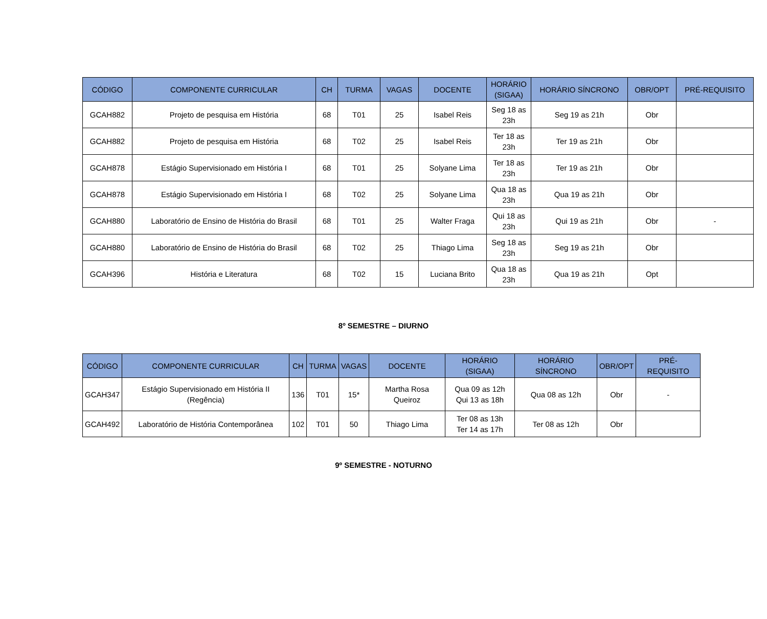| CÓDIGO | COMPONENTE CURRICULAR | CH | TURMA | VAGAS | DOCENTE | HORÁRIO (SIGAA) | HORÁRIO SÍNCRONO | OBR/OPT | PRÉ-REQUISITO |
| --- | --- | --- | --- | --- | --- | --- | --- | --- | --- |
| GCAH882 | Projeto de pesquisa em História | 68 | T01 | 25 | Isabel Reis | Seg 18 as 23h | Seg 19 as 21h | Obr | |
| GCAH882 | Projeto de pesquisa em História | 68 | T02 | 25 | Isabel Reis | Ter 18 as 23h | Ter 19 as 21h | Obr | |
| GCAH878 | Estágio Supervisionado em História I | 68 | T01 | 25 | Solyane Lima | Ter 18 as 23h | Ter 19 as 21h | Obr | |
| GCAH878 | Estágio Supervisionado em História I | 68 | T02 | 25 | Solyane Lima | Qua 18 as 23h | Qua 19 as 21h | Obr | |
| GCAH880 | Laboratório de Ensino de História do Brasil | 68 | T01 | 25 | Walter Fraga | Qui 18 as 23h | Qui 19 as 21h | Obr | - |
| GCAH880 | Laboratório de Ensino de História do Brasil | 68 | T02 | 25 | Thiago Lima | Seg 18 as 23h | Seg 19 as 21h | Obr | |
| GCAH396 | História e Literatura | 68 | T02 | 15 | Luciana Brito | Qua 18 as 23h | Qua 19 as 21h | Opt | |
8º SEMESTRE – DIURNO
| CÓDIGO | COMPONENTE CURRICULAR | CH | TURMA | VAGAS | DOCENTE | HORÁRIO (SIGAA) | HORÁRIO SÍNCRONO | OBR/OPT | PRÉ-REQUISITO |
| --- | --- | --- | --- | --- | --- | --- | --- | --- | --- |
| GCAH347 | Estágio Supervisionado em História II (Regência) | 136 | T01 | 15* | Martha Rosa Queiroz | Qua 09 as 12h Qui 13 as 18h | Qua 08 as 12h | Obr | - |
| GCAH492 | Laboratório de História Contemporânea | 102 | T01 | 50 | Thiago Lima | Ter 08 as 13h Ter 14 as 17h | Ter 08 as 12h | Obr | |
9º SEMESTRE - NOTURNO